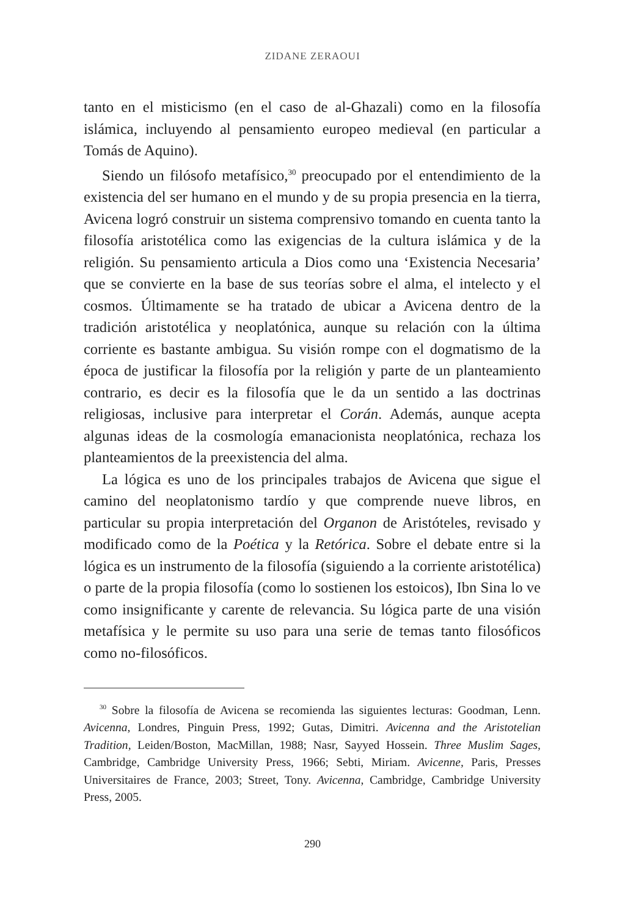ZIDANE ZERAOUI
tanto en el misticismo (en el caso de al-Ghazali) como en la filosofía islámica, incluyendo al pensamiento europeo medieval (en particular a Tomás de Aquino).
Siendo un filósofo metafísico,<sup>30</sup> preocupado por el entendimiento de la existencia del ser humano en el mundo y de su propia presencia en la tierra, Avicena logró construir un sistema comprensivo tomando en cuenta tanto la filosofía aristotélica como las exigencias de la cultura islámica y de la religión. Su pensamiento articula a Dios como una ‘Existencia Necesaria’ que se convierte en la base de sus teorías sobre el alma, el intelecto y el cosmos. Últimamente se ha tratado de ubicar a Avicena dentro de la tradición aristotélica y neoplatónica, aunque su relación con la última corriente es bastante ambigua. Su visión rompe con el dogmatismo de la época de justificar la filosofía por la religión y parte de un planteamiento contrario, es decir es la filosofía que le da un sentido a las doctrinas religiosas, inclusive para interpretar el Corán. Además, aunque acepta algunas ideas de la cosmología emanacionista neoplatónica, rechaza los planteamientos de la preexistencia del alma.
La lógica es uno de los principales trabajos de Avicena que sigue el camino del neoplatonismo tardío y que comprende nueve libros, en particular su propia interpretación del Organon de Aristóteles, revisado y modificado como de la Poética y la Retórica. Sobre el debate entre si la lógica es un instrumento de la filosofía (siguiendo a la corriente aristotélica) o parte de la propia filosofía (como lo sostienen los estoicos), Ibn Sina lo ve como insignificante y carente de relevancia. Su lógica parte de una visión metafísica y le permite su uso para una serie de temas tanto filosóficos como no-filosóficos.
<sup>30</sup> Sobre la filosofía de Avicena se recomienda las siguientes lecturas: Goodman, Lenn. Avicenna, Londres, Pinguin Press, 1992; Gutas, Dimitri. Avicenna and the Aristotelian Tradition, Leiden/Boston, MacMillan, 1988; Nasr, Sayyed Hossein. Three Muslim Sages, Cambridge, Cambridge University Press, 1966; Sebti, Miriam. Avicenne, Paris, Presses Universitaires de France, 2003; Street, Tony. Avicenna, Cambridge, Cambridge University Press, 2005.
290